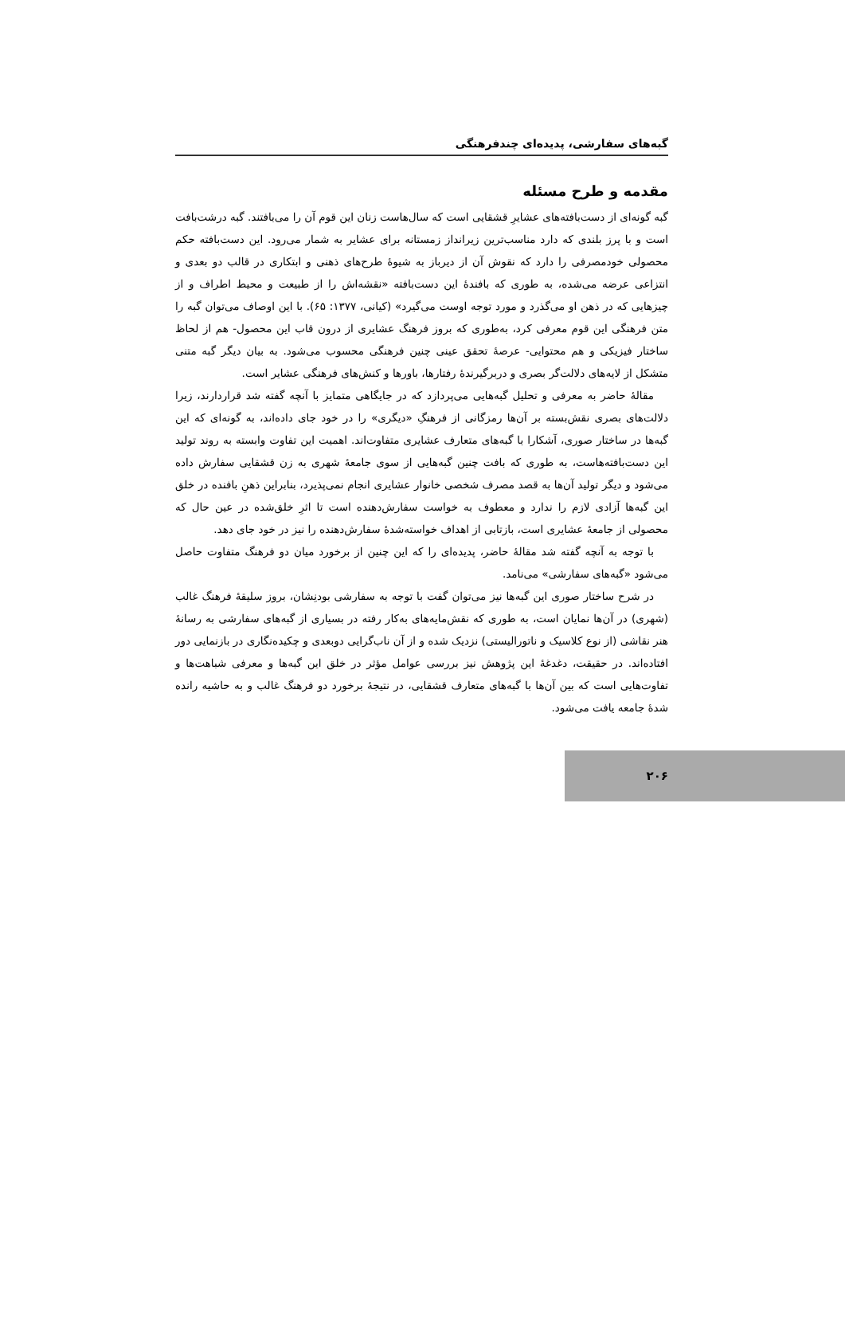گبه‌های سفارشی، پدیده‌ای چندفرهنگی
مقدمه و طرح مسئله
گبه گونه‌ای از دست‌بافته‌های عشایرِ قشقایی است که سال‌هاست زنان این قوم آن را می‌بافتند. گبه درشت‌بافت است و با پرز بلندی که دارد مناسب‌ترین زیرانداز زمستانه برای عشایر به شمار می‌رود. این دست‌بافته حکم محصولی خودمصرفی را دارد که نقوش آن از دیرباز به شیوهٔ طرح‌های ذهنی و ابتکاری در قالب دو بعدی و انتزاعی عرضه می‌شده، به طوری که بافندهٔ این دست‌بافته «نقشه‌اش را از طبیعت و محیط اطراف و از چیزهایی که در ذهن او می‌گذرد و مورد توجه اوست می‌گیرد» (کیانی، ۱۳۷۷: ۶۵). با این اوصاف می‌توان گبه را متن فرهنگی این قوم معرفی کرد، به‌طوری که بروز فرهنگ عشایری از درون قاب این محصول- هم از لحاظ ساختار فیزیکی و هم محتوایی- عرصهٔ تحقق عینی چنین فرهنگی محسوب می‌شود. به بیان دیگر گبه متنی متشکل از لایه‌های دلالت‌گر بصری و دربرگیرندهٔ رفتارها، باورها و کنش‌های فرهنگی عشایر است.
مقالهٔ حاضر به معرفی و تحلیل گبه‌هایی می‌پردازد که در جایگاهی متمایز با آنچه گفته شد قراردارند، زیرا دلالت‌های بصری نقش‌بسته بر آن‌ها رمزگانی از فرهنگِ «دیگری» را در خود جای داده‌اند، به گونه‌ای که این گبه‌ها در ساختار صوری، آشکارا با گبه‌های متعارف عشایری متفاوت‌اند. اهمیت این تفاوت وابسته به روند تولید این دست‌بافته‌هاست، به طوری که بافت چنین گبه‌هایی از سوی جامعهٔ شهری به زن قشقایی سفارش داده می‌شود و دیگر تولید آن‌ها به قصد مصرف شخصی خانوار عشایری انجام نمی‌پذیرد، بنابراین ذهنِ بافنده در خلق این گبه‌ها آزادی لازم را ندارد و معطوف به خواست سفارش‌دهنده است تا اثرِ خلق‌شده در عین حال که محصولی از جامعهٔ عشایری است، بازتابی از اهداف خواسته‌شدهٔ سفارش‌دهنده را نیز در خود جای دهد.
با توجه به آنچه گفته شد مقالهٔ حاضر، پدیده‌ای را که این چنین از برخورد میان دو فرهنگ متفاوت حاصل می‌شود «گبه‌های سفارشی» می‌نامد.
در شرح ساختار صوری این گبه‌ها نیز می‌توان گفت با توجه به سفارشی بودنِشان، بروز سلیقهٔ فرهنگ غالب (شهری) در آن‌ها نمایان است، به طوری که نقش‌مایه‌های به‌کار رفته در بسیاری از گبه‌های سفارشی به رسانهٔ هنر نقاشی (از نوع کلاسیک و ناتورالیستی) نزدیک شده و از آن ناب‌گرایی دوبعدی و چکیده‌نگاری در بازنمایی دور افتاده‌اند. در حقیقت، دغدغهٔ این پژوهش نیز بررسی عوامل مؤثر در خلق این گبه‌ها و معرفی شباهت‌ها و تفاوت‌هایی است که بین آن‌ها با گبه‌های متعارف قشقایی، در نتیجهٔ برخورد دو فرهنگ غالب و به حاشیه رانده شدهٔ جامعه یافت می‌شود.
۲۰۶